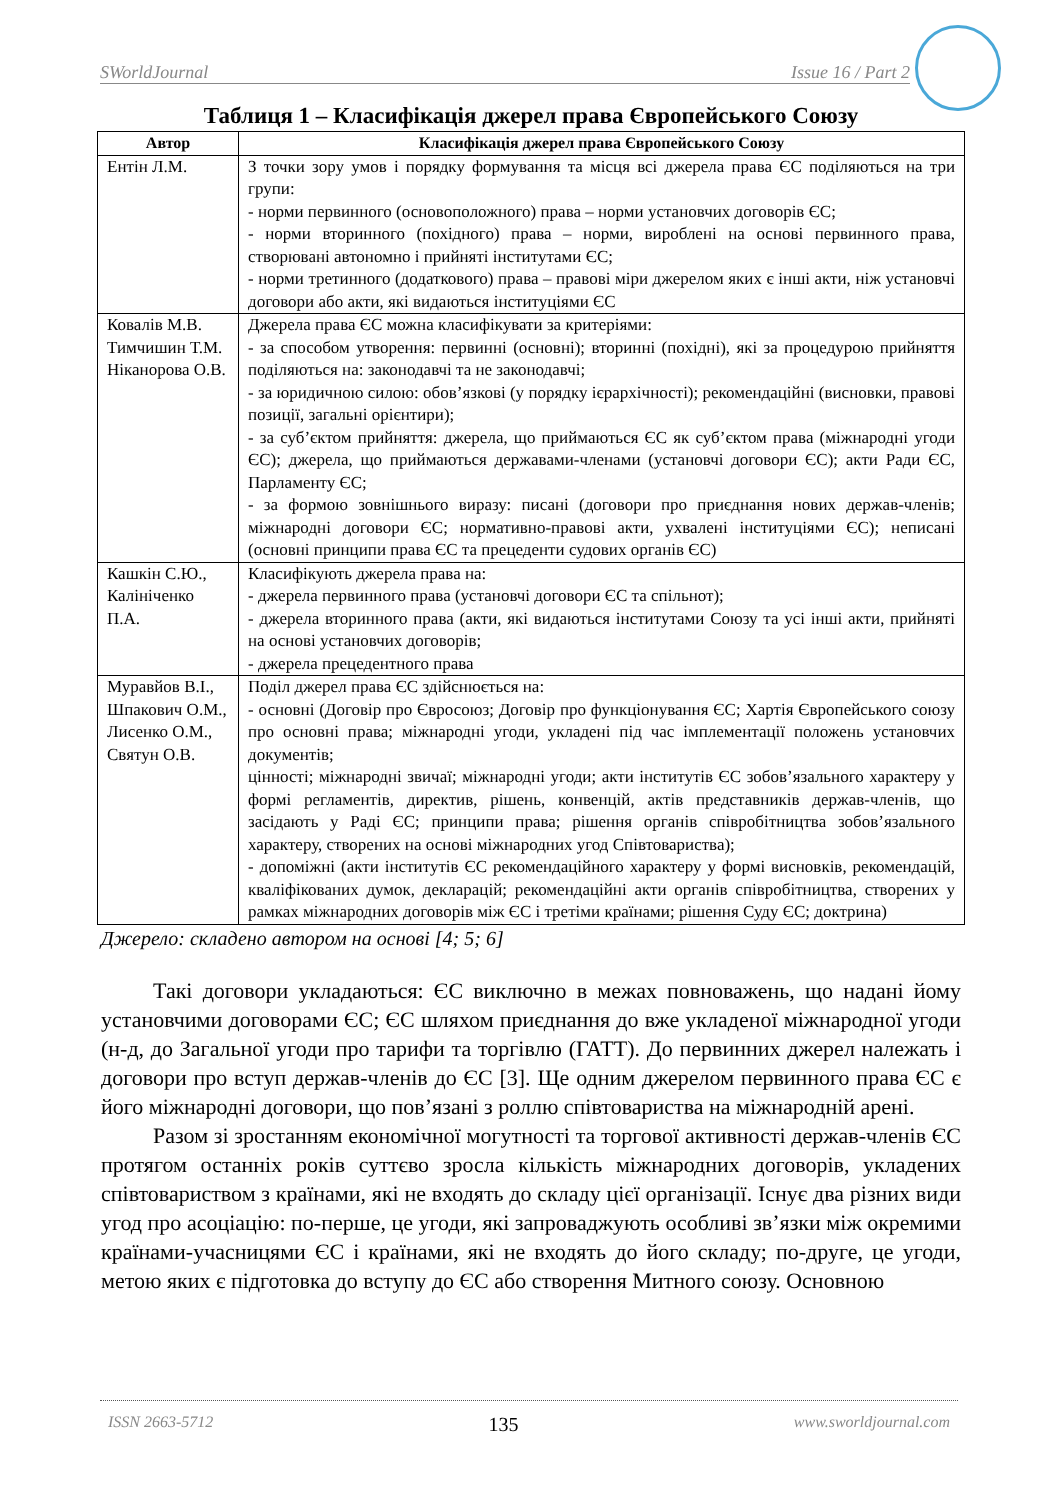SWorldJournal Issue 16 / Part 2
Таблиця 1 – Класифікація джерел права Європейського Союзу
| Автор | Класифікація джерел права Європейського Союзу |
| --- | --- |
| Ентін Л.М. | З точки зору умов і порядку формування та місця всі джерела права ЄС поділяються на три групи: - норми первинного (основоположного) права – норми установчих договорів ЄС; - норми вторинного (похідного) права – норми, вироблені на основі первинного права, створювані автономно і прийняті інститутами ЄС; - норми третинного (додаткового) права – правові міри джерелом яких є інші акти, ніж установчі договори або акти, які видаються інституціями ЄС |
| Ковалів М.В. Тимчишин Т.М. Ніканорова О.В. | Джерела права ЄС можна класифікувати за критеріями: - за способом утворення: первинні (основні); вторинні (похідні), які за процедурою прийняття поділяються на: законодавчі та не законодавчі; - за юридичною силою: обов’язкові (у порядку ієрархічності); рекомендаційні (висновки, правові позиції, загальні орієнтири); - за суб’єктом прийняття: джерела, що приймаються ЄС як суб’єктом права (міжнародні угоди ЄС); джерела, що приймаються державами-членами (установчі договори ЄС); акти Ради ЄС, Парламенту ЄС; - за формою зовнішнього виразу: писані (договори про приєднання нових держав-членів; міжнародні договори ЄС; нормативно-правові акти, ухвалені інституціями ЄС); неписані (основні принципи права ЄС та прецеденти судових органів ЄС) |
| Кашкін С.Ю., Калініченко П.А. | Класифікують джерела права на: - джерела первинного права (установчі договори ЄС та спільнот); - джерела вторинного права (акти, які видаються інститутами Союзу та усі інші акти, прийняті на основі установчих договорів; - джерела прецедентного права |
| Муравйов В.І., Шпакович О.М., Лисенко О.М., Святун О.В. | Поділ джерел права ЄС здійснюється на: - основні (Договір про Євросоюз; Договір про функціонування ЄС; Хартія Європейського союзу про основні права; міжнародні угоди, укладені під час імплементації положень установчих документів; цінності; міжнародні звичаї; міжнародні угоди; акти інститутів ЄС зобов’язального характеру у формі регламентів, директив, рішень, конвенцій, актів представників держав-членів, що засідають у Раді ЄС; принципи права; рішення органів співробітництва зобов’язального характеру, створених на основі міжнародних угод Співтовариства); - допоміжні (акти інститутів ЄС рекомендаційного характеру у формі висновків, рекомендацій, кваліфікованих думок, декларацій; рекомендаційні акти органів співробітництва, створених у рамках міжнародних договорів між ЄС і третіми країнами; рішення Суду ЄС; доктрина) |
Джерело: складено автором на основі [4; 5; 6]
Такі договори укладаються: ЄС виключно в межах повноважень, що надані йому установчими договорами ЄС; ЄС шляхом приєднання до вже укладеної міжнародної угоди (н-д, до Загальної угоди про тарифи та торгівлю (ГАТТ). До первинних джерел належать і договори про вступ держав-членів до ЄС [3]. Ще одним джерелом первинного права ЄС є його міжнародні договори, що пов’язані з роллю співтовариства на міжнародній арені.
Разом зі зростанням економічної могутності та торгової активності держав-членів ЄС протягом останніх років суттєво зросла кількість міжнародних договорів, укладених співтовариством з країнами, які не входять до складу цієї організації. Існує два різних види угод про асоціацію: по-перше, це угоди, які запроваджують особливі зв’язки між окремими країнами-учасницями ЄС і країнами, які не входять до його складу; по-друге, це угоди, метою яких є підготовка до вступу до ЄС або створення Митного союзу. Основною
ISSN 2663-5712 135 www.sworldjournal.com